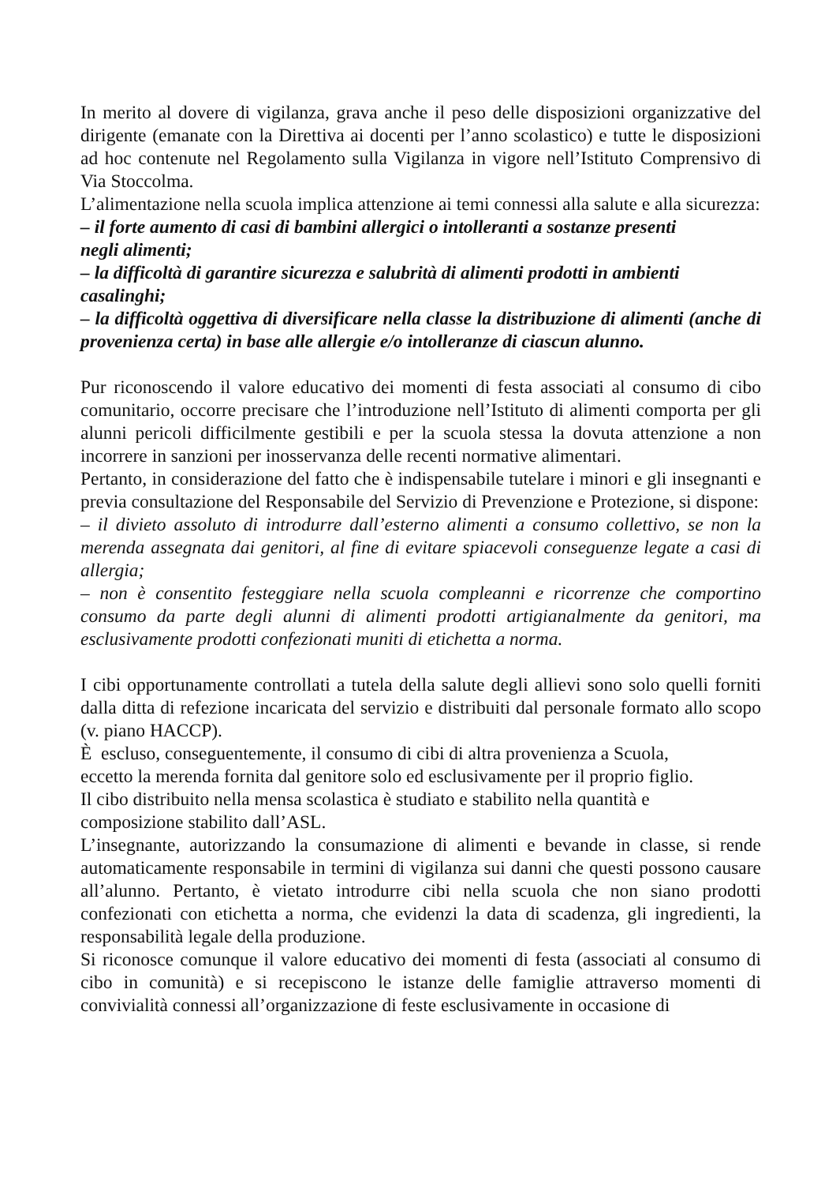In merito al dovere di vigilanza, grava anche il peso delle disposizioni organizzative del dirigente (emanate con la Direttiva ai docenti per l’anno scolastico) e tutte le disposizioni ad hoc contenute nel Regolamento sulla Vigilanza in vigore nell’Istituto Comprensivo di Via Stoccolma.
L’alimentazione nella scuola implica attenzione ai temi connessi alla salute e alla sicurezza:
– il forte aumento di casi di bambini allergici o intolleranti a sostanze presenti
negli alimenti;
– la difficoltà di garantire sicurezza e salubrità di alimenti prodotti in ambienti
casalinghi;
– la difficoltà oggettiva di diversificare nella classe la distribuzione di alimenti (anche di provenienza certa) in base alle allergie e/o intolleranze di ciascun alunno.
Pur riconoscendo il valore educativo dei momenti di festa associati al consumo di cibo comunitario, occorre precisare che l’introduzione nell’Istituto di alimenti comporta per gli alunni pericoli difficilmente gestibili e per la scuola stessa la dovuta attenzione a non incorrere in sanzioni per inosservanza delle recenti normative alimentari.
Pertanto, in considerazione del fatto che è indispensabile tutelare i minori e gli insegnanti e previa consultazione del Responsabile del Servizio di Prevenzione e Protezione, si dispone:
– il divieto assoluto di introdurre dall’esterno alimenti a consumo collettivo, se non la merenda assegnata dai genitori, al fine di evitare spiacevoli conseguenze legate a casi di allergia;
– non è consentito festeggiare nella scuola compleanni e ricorrenze che comportino consumo da parte degli alunni di alimenti prodotti artigianalmente da genitori, ma esclusivamente prodotti confezionati muniti di etichetta a norma.
I cibi opportunamente controllati a tutela della salute degli allievi sono solo quelli forniti dalla ditta di refezione incaricata del servizio e distribuiti dal personale formato allo scopo (v. piano HACCP).
È escluso, conseguentemente, il consumo di cibi di altra provenienza a Scuola,
eccetto la merenda fornita dal genitore solo ed esclusivamente per il proprio figlio.
Il cibo distribuito nella mensa scolastica è studiato e stabilito nella quantità e
composizione stabilito dall’ASL.
L’insegnante, autorizzando la consumazione di alimenti e bevande in classe, si rende automaticamente responsabile in termini di vigilanza sui danni che questi possono causare all’alunno. Pertanto, è vietato introdurre cibi nella scuola che non siano prodotti confezionati con etichetta a norma, che evidenzi la data di scadenza, gli ingredienti, la responsabilità legale della produzione.
Si riconosce comunque il valore educativo dei momenti di festa (associati al consumo di cibo in comunità) e si recepiscono le istanze delle famiglie attraverso momenti di convivialità connessi all’organizzazione di feste esclusivamente in occasione di